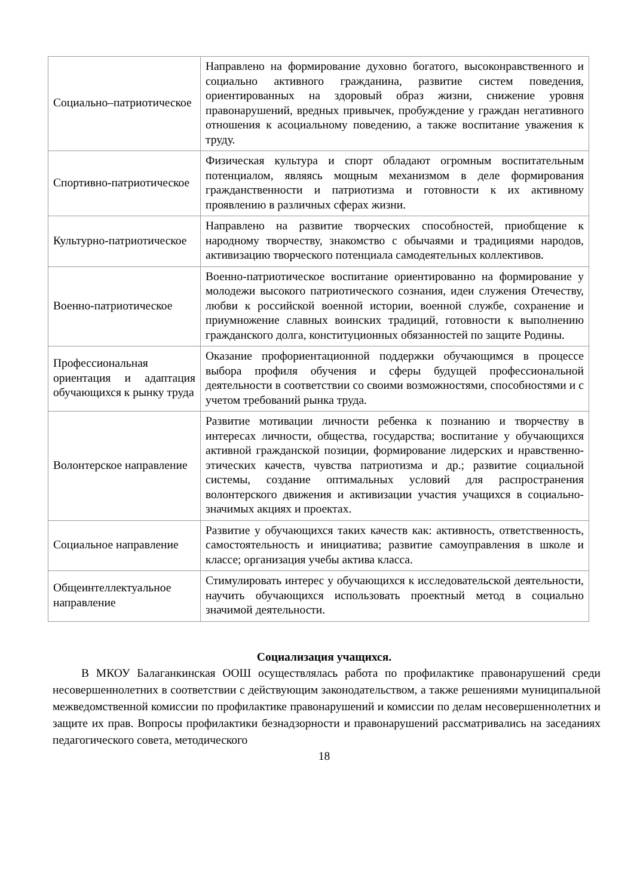| Социально–патриотическое | Направлено на формирование духовно богатого, высоконравственного и социально активного гражданина, развитие систем поведения, ориентированных на здоровый образ жизни, снижение уровня правонарушений, вредных привычек, пробуждение у граждан негативного отношения к асоциальному поведению, а также воспитание уважения к труду. |
| Спортивно-патриотическое | Физическая культура и спорт обладают огромным воспитательным потенциалом, являясь мощным механизмом в деле формирования гражданственности и патриотизма и готовности к их активному проявлению в различных сферах жизни. |
| Культурно-патриотическое | Направлено на развитие творческих способностей, приобщение к народному творчеству, знакомство с обычаями и традициями народов, активизацию творческого потенциала самодеятельных коллективов. |
| Военно-патриотическое | Военно-патриотическое воспитание ориентированно на формирование у молодежи высокого патриотического сознания, идеи служения Отечеству, любви к российской военной истории, военной службе, сохранение и приумножение славных воинских традиций, готовности к выполнению гражданского долга, конституционных обязанностей по защите Родины. |
| Профессиональная ориентация и адаптация обучающихся к рынку труда | Оказание профориентационной поддержки обучающимся в процессе выбора профиля обучения и сферы будущей профессиональной деятельности в соответствии со своими возможностями, способностями и с учетом требований рынка труда. |
| Волонтерское направление | Развитие мотивации личности ребенка к познанию и творчеству в интересах личности, общества, государства; воспитание у обучающихся активной гражданской позиции, формирование лидерских и нравственно-этических качеств, чувства патриотизма и др.; развитие социальной системы, создание оптимальных условий для распространения волонтерского движения и активизации участия учащихся в социально-значимых акциях и проектах. |
| Социальное направление | Развитие у обучающихся таких качеств как: активность, ответственность, самостоятельность и инициатива; развитие самоуправления в школе и классе; организация учебы актива класса. |
| Общеинтеллектуальное направление | Стимулировать интерес у обучающихся к исследовательской деятельности, научить обучающихся использовать проектный метод в социально значимой деятельности. |
Социализация учащихся.
В МКОУ Балаганкинская ООШ осуществлялась работа по профилактике правонарушений среди несовершеннолетних в соответствии с действующим законодательством, а также решениями муниципальной межведомственной комиссии по профилактике правонарушений и комиссии по делам несовершеннолетних и защите их прав. Вопросы профилактики безнадзорности и правонарушений рассматривались на заседаниях педагогического совета, методического
18